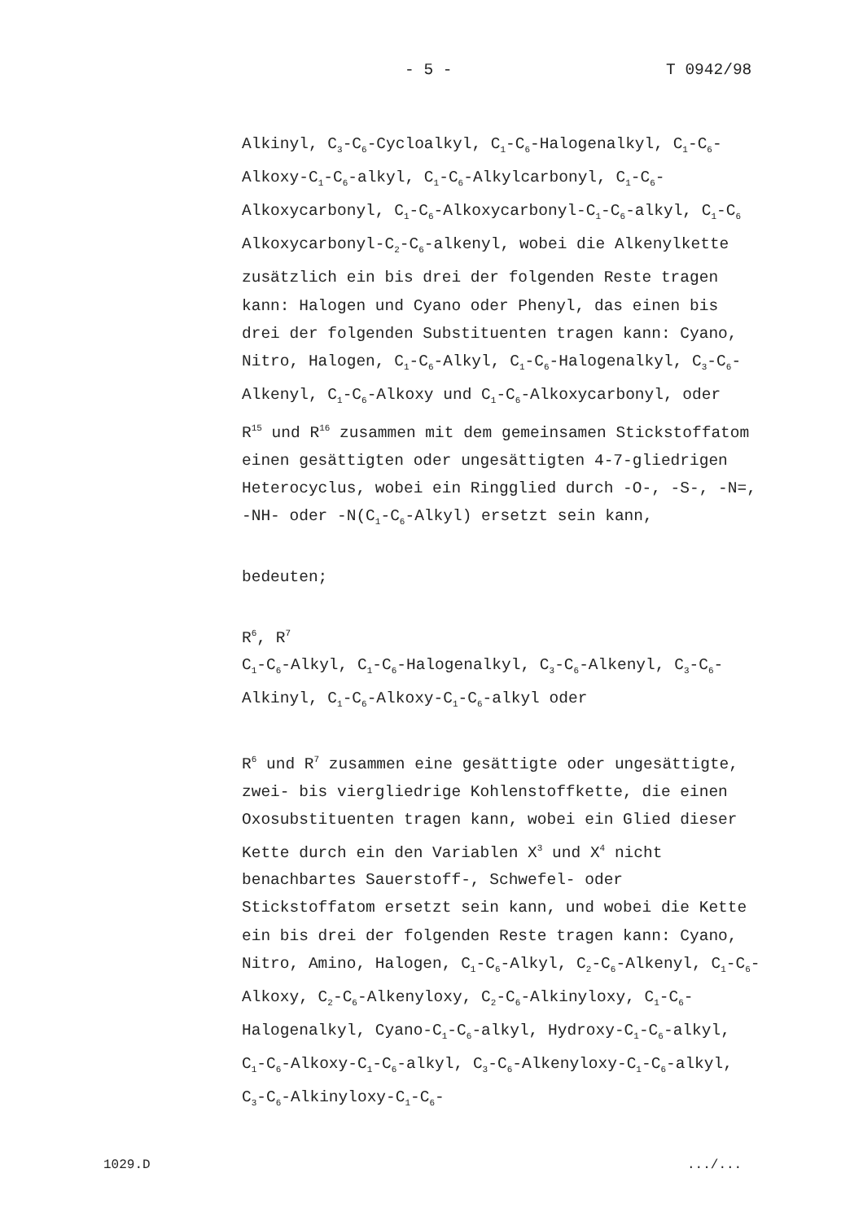- 5 - T 0942/98
Alkinyl, C<sub>3</sub>-C<sub>6</sub>-Cycloalkyl, C<sub>1</sub>-C<sub>6</sub>-Halogenalkyl, C<sub>1</sub>-C<sub>6</sub>-Alkoxy-C<sub>1</sub>-C<sub>6</sub>-alkyl, C<sub>1</sub>-C<sub>6</sub>-Alkylcarbonyl, C<sub>1</sub>-C<sub>6</sub>-Alkoxycarbonyl, C<sub>1</sub>-C<sub>6</sub>-Alkoxycarbonyl-C<sub>1</sub>-C<sub>6</sub>-alkyl, C<sub>1</sub>-C<sub>6</sub> Alkoxycarbonyl-C<sub>2</sub>-C<sub>6</sub>-alkenyl, wobei die Alkenylkette zusätzlich ein bis drei der folgenden Reste tragen kann: Halogen und Cyano oder Phenyl, das einen bis drei der folgenden Substituenten tragen kann: Cyano, Nitro, Halogen, C<sub>1</sub>-C<sub>6</sub>-Alkyl, C<sub>1</sub>-C<sub>6</sub>-Halogenalkyl, C<sub>3</sub>-C<sub>6</sub>-Alkenyl, C<sub>1</sub>-C<sub>6</sub>-Alkoxy und C<sub>1</sub>-C<sub>6</sub>-Alkoxycarbonyl, oder
R<sup>15</sup> und R<sup>16</sup> zusammen mit dem gemeinsamen Stickstoffatom einen gesättigten oder ungesättigten 4-7-gliedrigen Heterocyclus, wobei ein Ringglied durch -O-, -S-, -N=, -NH- oder -N(C<sub>1</sub>-C<sub>6</sub>-Alkyl) ersetzt sein kann,
bedeuten;
R<sup>6</sup>, R<sup>7</sup>
C<sub>1</sub>-C<sub>6</sub>-Alkyl, C<sub>1</sub>-C<sub>6</sub>-Halogenalkyl, C<sub>3</sub>-C<sub>6</sub>-Alkenyl, C<sub>3</sub>-C<sub>6</sub>-Alkinyl, C<sub>1</sub>-C<sub>6</sub>-Alkoxy-C<sub>1</sub>-C<sub>6</sub>-alkyl oder
R<sup>6</sup> und R<sup>7</sup> zusammen eine gesättigte oder ungesättigte, zwei- bis viergliedrige Kohlenstoffkette, die einen Oxosubstituenten tragen kann, wobei ein Glied dieser Kette durch ein den Variablen X<sup>3</sup> und X<sup>4</sup> nicht benachbartes Sauerstoff-, Schwefel- oder Stickstoffatom ersetzt sein kann, und wobei die Kette ein bis drei der folgenden Reste tragen kann: Cyano, Nitro, Amino, Halogen, C<sub>1</sub>-C<sub>6</sub>-Alkyl, C<sub>2</sub>-C<sub>6</sub>-Alkenyl, C<sub>1</sub>-C<sub>6</sub>-Alkoxy, C<sub>2</sub>-C<sub>6</sub>-Alkenyloxy, C<sub>2</sub>-C<sub>6</sub>-Alkinyloxy, C<sub>1</sub>-C<sub>6</sub>-Halogenalkyl, Cyano-C<sub>1</sub>-C<sub>6</sub>-alkyl, Hydroxy-C<sub>1</sub>-C<sub>6</sub>-alkyl, C<sub>1</sub>-C<sub>6</sub>-Alkoxy-C<sub>1</sub>-C<sub>6</sub>-alkyl, C<sub>3</sub>-C<sub>6</sub>-Alkenyloxy-C<sub>1</sub>-C<sub>6</sub>-alkyl, C<sub>3</sub>-C<sub>6</sub>-Alkinyloxy-C<sub>1</sub>-C<sub>6</sub>-
1029.D.../...